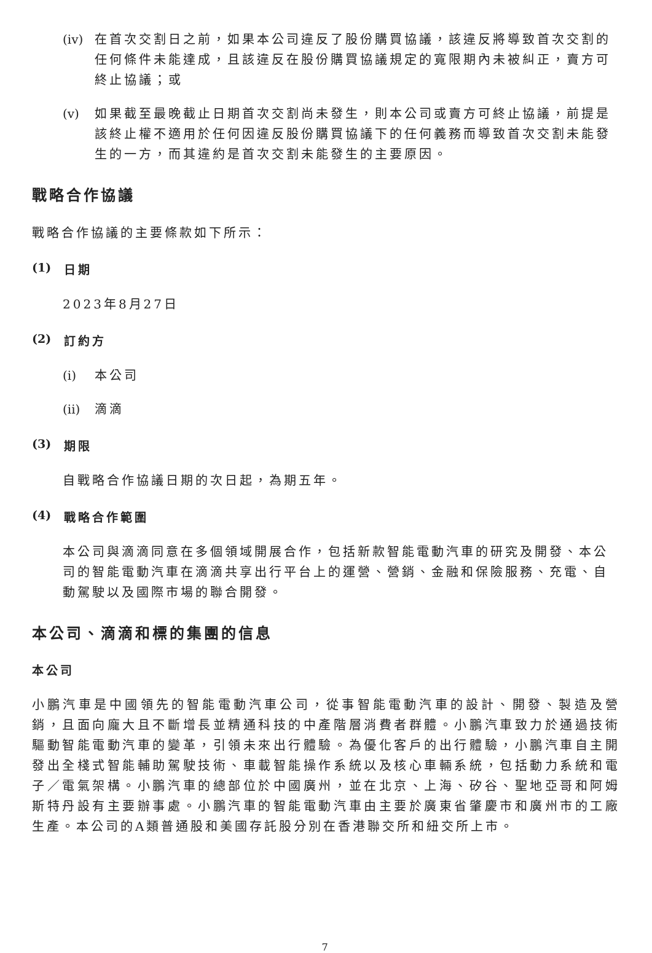(iv) 在首次交割日之前，如果本公司違反了股份購買協議，該違反將導致首次交割的任何條件未能達成，且該違反在股份購買協議規定的寬限期內未被糾正，賣方可終止協議；或
(v) 如果截至最晚截止日期首次交割尚未發生，則本公司或賣方可終止協議，前提是該終止權不適用於任何因違反股份購買協議下的任何義務而導致首次交割未能發生的一方，而其違約是首次交割未能發生的主要原因。
戰略合作協議
戰略合作協議的主要條款如下所示：
(1) 日期
2023年8月27日
(2) 訂約方
(i) 本公司
(ii) 滴滴
(3) 期限
自戰略合作協議日期的次日起，為期五年。
(4) 戰略合作範圍
本公司與滴滴同意在多個領域開展合作，包括新款智能電動汽車的研究及開發、本公司的智能電動汽車在滴滴共享出行平台上的運營、營銷、金融和保險服務、充電、自動駕駛以及國際市場的聯合開發。
本公司、滴滴和標的集團的信息
本公司
小鵬汽車是中國領先的智能電動汽車公司，從事智能電動汽車的設計、開發、製造及營銷，且面向龐大且不斷增長並精通科技的中產階層消費者群體。小鵬汽車致力於通過技術驅動智能電動汽車的變革，引領未來出行體驗。為優化客戶的出行體驗，小鵬汽車自主開發出全棧式智能輔助駕駛技術、車載智能操作系統以及核心車輛系統，包括動力系統和電子／電氣架構。小鵬汽車的總部位於中國廣州，並在北京、上海、矽谷、聖地亞哥和阿姆斯特丹設有主要辦事處。小鵬汽車的智能電動汽車由主要於廣東省肇慶市和廣州市的工廠生產。本公司的A類普通股和美國存託股分別在香港聯交所和紐交所上市。
7